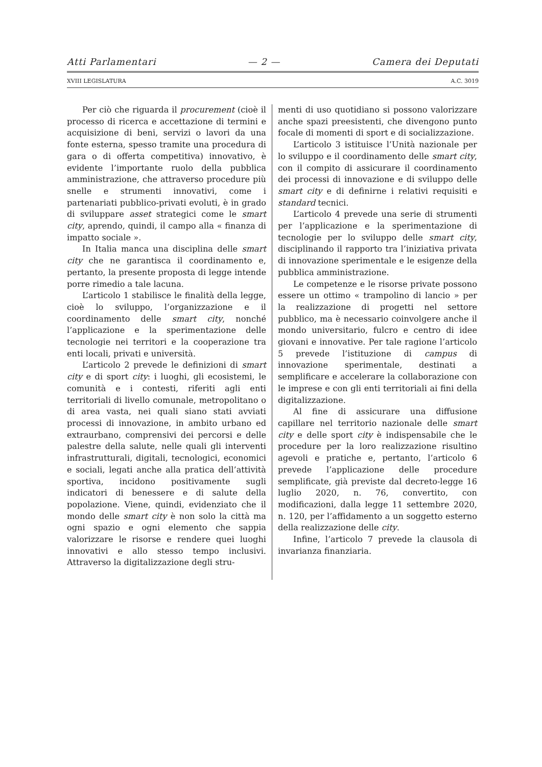Atti Parlamentari — 2 — Camera dei Deputati
XVIII LEGISLATURA A.C. 3019
Per ciò che riguarda il procurement (cioè il processo di ricerca e accettazione di termini e acquisizione di beni, servizi o lavori da una fonte esterna, spesso tramite una procedura di gara o di offerta competitiva) innovativo, è evidente l’importante ruolo della pubblica amministrazione, che attraverso procedure più snelle e strumenti innovativi, come i partenariati pubblico-privati evoluti, è in grado di sviluppare asset strategici come le smart city, aprendo, quindi, il campo alla « finanza di impatto sociale ».
In Italia manca una disciplina delle smart city che ne garantisca il coordinamento e, pertanto, la presente proposta di legge intende porre rimedio a tale lacuna.
L’articolo 1 stabilisce le finalità della legge, cioè lo sviluppo, l’organizzazione e il coordinamento delle smart city, nonché l’applicazione e la sperimentazione delle tecnologie nei territori e la cooperazione tra enti locali, privati e università.
L’articolo 2 prevede le definizioni di smart city e di sport city: i luoghi, gli ecosistemi, le comunità e i contesti, riferiti agli enti territoriali di livello comunale, metropolitano o di area vasta, nei quali siano stati avviati processi di innovazione, in ambito urbano ed extraurbano, comprensivi dei percorsi e delle palestre della salute, nelle quali gli interventi infrastrutturali, digitali, tecnologici, economici e sociali, legati anche alla pratica dell’attività sportiva, incidono positivamente sugli indicatori di benessere e di salute della popolazione. Viene, quindi, evidenziato che il mondo delle smart city è non solo la città ma ogni spazio e ogni elemento che sappia valorizzare le risorse e rendere quei luoghi innovativi e allo stesso tempo inclusivi. Attraverso la digitalizzazione degli stru-
menti di uso quotidiano si possono valorizzare anche spazi preesistenti, che divengono punto focale di momenti di sport e di socializzazione.
L’articolo 3 istituisce l’Unità nazionale per lo sviluppo e il coordinamento delle smart city, con il compito di assicurare il coordinamento dei processi di innovazione e di sviluppo delle smart city e di definirne i relativi requisiti e standard tecnici.
L’articolo 4 prevede una serie di strumenti per l’applicazione e la sperimentazione di tecnologie per lo sviluppo delle smart city, disciplinando il rapporto tra l’iniziativa privata di innovazione sperimentale e le esigenze della pubblica amministrazione.
Le competenze e le risorse private possono essere un ottimo « trampolino di lancio » per la realizzazione di progetti nel settore pubblico, ma è necessario coinvolgere anche il mondo universitario, fulcro e centro di idee giovani e innovative. Per tale ragione l’articolo 5 prevede l’istituzione di campus di innovazione sperimentale, destinati a semplificare e accelerare la collaborazione con le imprese e con gli enti territoriali ai fini della digitalizzazione.
Al fine di assicurare una diffusione capillare nel territorio nazionale delle smart city e delle sport city è indispensabile che le procedure per la loro realizzazione risultino agevoli e pratiche e, pertanto, l’articolo 6 prevede l’applicazione delle procedure semplificate, già previste dal decreto-legge 16 luglio 2020, n. 76, convertito, con modificazioni, dalla legge 11 settembre 2020, n. 120, per l’affidamento a un soggetto esterno della realizzazione delle city.
Infine, l’articolo 7 prevede la clausola di invarianza finanziaria.